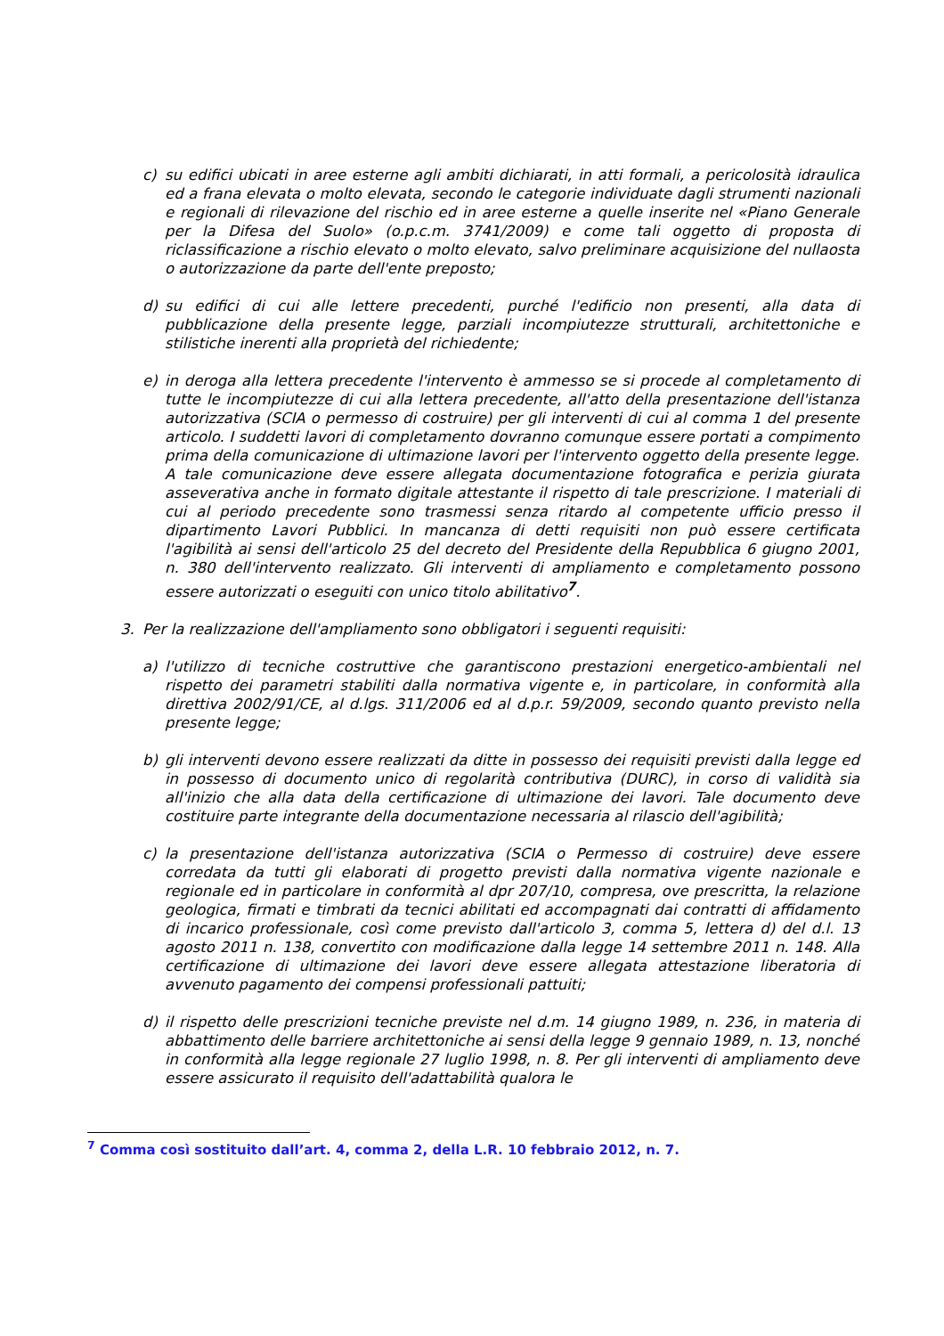c) su edifici ubicati in aree esterne agli ambiti dichiarati, in atti formali, a pericolosità idraulica ed a frana elevata o molto elevata, secondo le categorie individuate dagli strumenti nazionali e regionali di rilevazione del rischio ed in aree esterne a quelle inserite nel «Piano Generale per la Difesa del Suolo» (o.p.c.m. 3741/2009) e come tali oggetto di proposta di riclassificazione a rischio elevato o molto elevato, salvo preliminare acquisizione del nullaosta o autorizzazione da parte dell'ente preposto;
d) su edifici di cui alle lettere precedenti, purché l'edificio non presenti, alla data di pubblicazione della presente legge, parziali incompiutezze strutturali, architettoniche e stilistiche inerenti alla proprietà del richiedente;
e) in deroga alla lettera precedente l'intervento è ammesso se si procede al completamento di tutte le incompiutezze di cui alla lettera precedente, all'atto della presentazione dell'istanza autorizzativa (SCIA o permesso di costruire) per gli interventi di cui al comma 1 del presente articolo. I suddetti lavori di completamento dovranno comunque essere portati a compimento prima della comunicazione di ultimazione lavori per l'intervento oggetto della presente legge. A tale comunicazione deve essere allegata documentazione fotografica e perizia giurata asseverativa anche in formato digitale attestante il rispetto di tale prescrizione. I materiali di cui al periodo precedente sono trasmessi senza ritardo al competente ufficio presso il dipartimento Lavori Pubblici. In mancanza di detti requisiti non può essere certificata l'agibilità ai sensi dell'articolo 25 del decreto del Presidente della Repubblica 6 giugno 2001, n. 380 dell'intervento realizzato. Gli interventi di ampliamento e completamento possono essere autorizzati o eseguiti con unico titolo abilitativo<sup>7</sup>.
3. Per la realizzazione dell'ampliamento sono obbligatori i seguenti requisiti:
a) l'utilizzo di tecniche costruttive che garantiscono prestazioni energetico-ambientali nel rispetto dei parametri stabiliti dalla normativa vigente e, in particolare, in conformità alla direttiva 2002/91/CE, al d.lgs. 311/2006 ed al d.p.r. 59/2009, secondo quanto previsto nella presente legge;
b) gli interventi devono essere realizzati da ditte in possesso dei requisiti previsti dalla legge ed in possesso di documento unico di regolarità contributiva (DURC), in corso di validità sia all'inizio che alla data della certificazione di ultimazione dei lavori. Tale documento deve costituire parte integrante della documentazione necessaria al rilascio dell'agibilità;
c) la presentazione dell'istanza autorizzativa (SCIA o Permesso di costruire) deve essere corredata da tutti gli elaborati di progetto previsti dalla normativa vigente nazionale e regionale ed in particolare in conformità al dpr 207/10, compresa, ove prescritta, la relazione geologica, firmati e timbrati da tecnici abilitati ed accompagnati dai contratti di affidamento di incarico professionale, così come previsto dall'articolo 3, comma 5, lettera d) del d.l. 13 agosto 2011 n. 138, convertito con modificazione dalla legge 14 settembre 2011 n. 148. Alla certificazione di ultimazione dei lavori deve essere allegata attestazione liberatoria di avvenuto pagamento dei compensi professionali pattuiti;
d) il rispetto delle prescrizioni tecniche previste nel d.m. 14 giugno 1989, n. 236, in materia di abbattimento delle barriere architettoniche ai sensi della legge 9 gennaio 1989, n. 13, nonché in conformità alla legge regionale 27 luglio 1998, n. 8. Per gli interventi di ampliamento deve essere assicurato il requisito dell'adattabilità qualora le
<sup>7</sup> Comma così sostituito dall’art. 4, comma 2, della L.R. 10 febbraio 2012, n. 7.